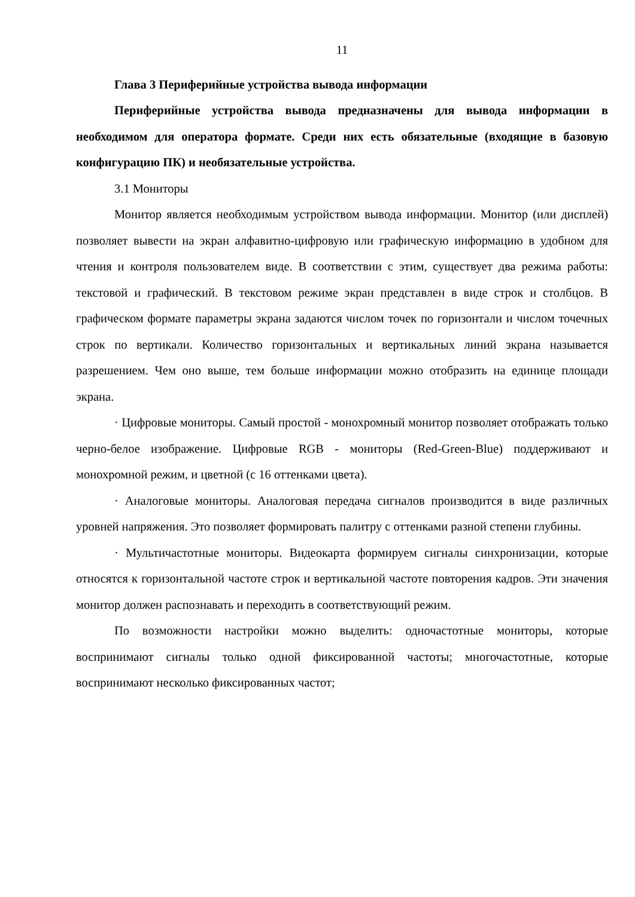11
Глава 3 Периферийные устройства вывода информации
Периферийные устройства вывода предназначены для вывода информации в необходимом для оператора формате. Среди них есть обязательные (входящие в базовую конфигурацию ПК) и необязательные устройства.
3.1 Мониторы
Монитор является необходимым устройством вывода информации. Монитор (или дисплей) позволяет вывести на экран алфавитно-цифровую или графическую информацию в удобном для чтения и контроля пользователем виде. В соответствии с этим, существует два режима работы: текстовой и графический. В текстовом режиме экран представлен в виде строк и столбцов. В графическом формате параметры экрана задаются числом точек по горизонтали и числом точечных строк по вертикали. Количество горизонтальных и вертикальных линий экрана называется разрешением. Чем оно выше, тем больше информации можно отобразить на единице площади экрана.
· Цифровые мониторы. Самый простой - монохромный монитор позволяет отображать только черно-белое изображение. Цифровые RGB - мониторы (Red-Green-Blue) поддерживают и монохромной режим, и цветной (с 16 оттенками цвета).
· Аналоговые мониторы. Аналоговая передача сигналов производится в виде различных уровней напряжения. Это позволяет формировать палитру с оттенками разной степени глубины.
· Мультичастотные мониторы. Видеокарта формируем сигналы синхронизации, которые относятся к горизонтальной частоте строк и вертикальной частоте повторения кадров. Эти значения монитор должен распознавать и переходить в соответствующий режим.
По возможности настройки можно выделить: одночастотные мониторы, которые воспринимают сигналы только одной фиксированной частоты; многочастотные, которые воспринимают несколько фиксированных частот;